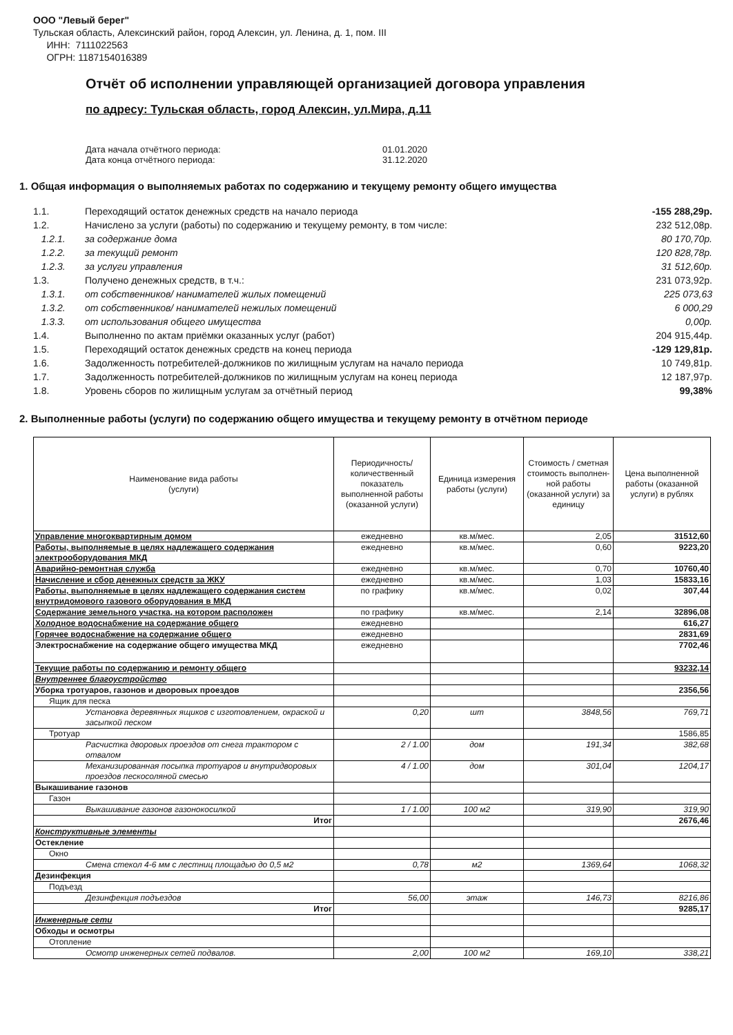ООО "Левый берег"
Тульская область, Алексинский район, город Алексин, ул. Ленина, д. 1, пом. III
ИНН: 7111022563
ОГРН: 1187154016389
Отчёт об исполнении управляющей организацией договора управления
по адресу: Тульская область, город Алексин, ул.Мира, д.11
Дата начала отчётного периода: 01.01.2020
Дата конца отчётного периода: 31.12.2020
1. Общая информация о выполняемых работах по содержанию и текущему ремонту общего имущества
| 1.1. | Переходящий остаток денежных средств на начало периода | -155 288,29р. |
| 1.2. | Начислено за услуги (работы) по содержанию и текущему ремонту, в том числе: | 232 512,08р. |
| 1.2.1. | за содержание дома | 80 170,70р. |
| 1.2.2. | за текущий ремонт | 120 828,78р. |
| 1.2.3. | за услуги управления | 31 512,60р. |
| 1.3. | Получено денежных средств, в т.ч.: | 231 073,92р. |
| 1.3.1. | от собственников/ нанимателей жилых помещений | 225 073,63 |
| 1.3.2. | от собственников/ нанимателей нежилых помещений | 6 000,29 |
| 1.3.3. | от использования общего имущества | 0,00р. |
| 1.4. | Выполненно по актам приёмки оказанных услуг (работ) | 204 915,44р. |
| 1.5. | Переходящий остаток денежных средств на конец периода | -129 129,81р. |
| 1.6. | Задолженность потребителей-должников по жилищным услугам на начало периода | 10 749,81р. |
| 1.7. | Задолженность потребителей-должников по жилищным услугам на конец периода | 12 187,97р. |
| 1.8. | Уровень сборов по жилищным услугам за отчётный период | 99,38% |
2. Выполненные работы (услуги) по содержанию общего имущества и текущему ремонту в отчётном периоде
| Наименование вида работы (услуги) | Периодичность/количественный показатель выполненной работы (оказанной услуги) | Единица измерения работы (услуги) | Стоимость / сметная стоимость выполнен-ной работы (оказанной услуги) за единицу | Цена выполненной работы (оказанной услуги) в рублях |
| --- | --- | --- | --- | --- |
| Управление многоквартирным домом | ежедневно | кв.м/мес. | 2,05 | 31512,60 |
| Работы, выполняемые в целях надлежащего содержания электрооборудования МКД | ежедневно | кв.м/мес. | 0,60 | 9223,20 |
| Аварийно-ремонтная служба | ежедневно | кв.м/мес. | 0,70 | 10760,40 |
| Начисление и сбор денежных средств за ЖКУ | ежедневно | кв.м/мес. | 1,03 | 15833,16 |
| Работы, выполняемые в целях надлежащего содержания систем внутридомового газового оборудования в МКД | по графику | кв.м/мес. | 0,02 | 307,44 |
| Содержание земельного участка, на котором расположен | по графику | кв.м/мес. | 2,14 | 32896,08 |
| Холодное водоснабжение на содержание общего | ежедневно | | | 616,27 |
| Горячее водоснабжение на содержание общего | ежедневно | | | 2831,69 |
| Электроснабжение на содержание общего имущества МКД | ежедневно | | | 7702,46 |
| Текущие работы по содержанию и ремонту общего | | | | 93232,14 |
| Внутреннее благоустройство | | | | |
| Уборка тротуаров, газонов и дворовых проездов | | | | 2356,56 |
| Ящик для песка | | | | |
| Установка деревянных ящиков с изготовлением, окраской и засыпкой песком | 0,20 | шт | 3848,56 | 769,71 |
| Тротуар | | | | 1586,85 |
| Расчистка дворовых проездов от снега трактором с отвалом | 2 / 1.00 | дом | 191,34 | 382,68 |
| Механизированная посыпка тротуаров и внутридворовых проездов пескосоляной смесью | 4 / 1.00 | дом | 301,04 | 1204,17 |
| Выкашивание газонов | | | | |
| Газон | | | | |
| Выкашивание газонов газонокосилкой | 1 / 1.00 | 100 м2 | 319,90 | 319,90 |
| Итог | | | | 2676,46 |
| Конструктивные элементы | | | | |
| Остекление | | | | |
| Окно | | | | |
| Смена стекол 4-6 мм с лестниц площадью до 0,5 м2 | 0,78 | м2 | 1369,64 | 1068,32 |
| Дезинфекция | | | | |
| Подъезд | | | | |
| Дезинфекция подъездов | 56,00 | этаж | 146,73 | 8216,86 |
| Итог | | | | 9285,17 |
| Инженерные сети | | | | |
| Обходы и осмотры | | | | |
| Отопление | | | | |
| Осмотр инженерных сетей подвалов. | 2,00 | 100 м2 | 169,10 | 338,21 |